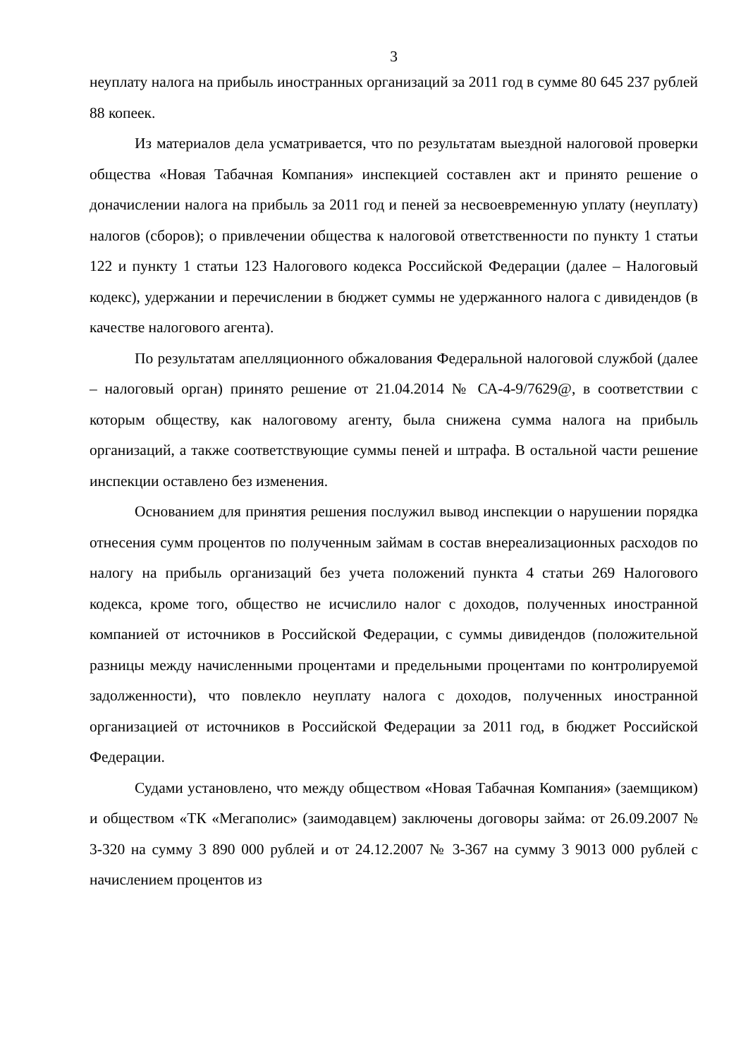3
неуплату налога на прибыль иностранных организаций за 2011 год в сумме 80 645 237 рублей 88 копеек.
Из материалов дела усматривается, что по результатам выездной налоговой проверки общества «Новая Табачная Компания» инспекцией составлен акт и принято решение о доначислении налога на прибыль за 2011 год и пеней за несвоевременную уплату (неуплату) налогов (сборов); о привлечении общества к налоговой ответственности по пункту 1 статьи 122 и пункту 1 статьи 123 Налогового кодекса Российской Федерации (далее – Налоговый кодекс), удержании и перечислении в бюджет суммы не удержанного налога с дивидендов (в качестве налогового агента).
По результатам апелляционного обжалования Федеральной налоговой службой (далее – налоговый орган) принято решение от 21.04.2014 № СА-4-9/7629@, в соответствии с которым обществу, как налоговому агенту, была снижена сумма налога на прибыль организаций, а также соответствующие суммы пеней и штрафа. В остальной части решение инспекции оставлено без изменения.
Основанием для принятия решения послужил вывод инспекции о нарушении порядка отнесения сумм процентов по полученным займам в состав внереализационных расходов по налогу на прибыль организаций без учета положений пункта 4 статьи 269 Налогового кодекса, кроме того, общество не исчислило налог с доходов, полученных иностранной компанией от источников в Российской Федерации, с суммы дивидендов (положительной разницы между начисленными процентами и предельными процентами по контролируемой задолженности), что повлекло неуплату налога с доходов, полученных иностранной организацией от источников в Российской Федерации за 2011 год, в бюджет Российской Федерации.
Судами установлено, что между обществом «Новая Табачная Компания» (заемщиком) и обществом «ТК «Мегаполис» (заимодавцем) заключены договоры займа: от 26.09.2007 № 3-320 на сумму 3 890 000 рублей и от 24.12.2007 № 3-367 на сумму 3 9013 000 рублей с начислением процентов из